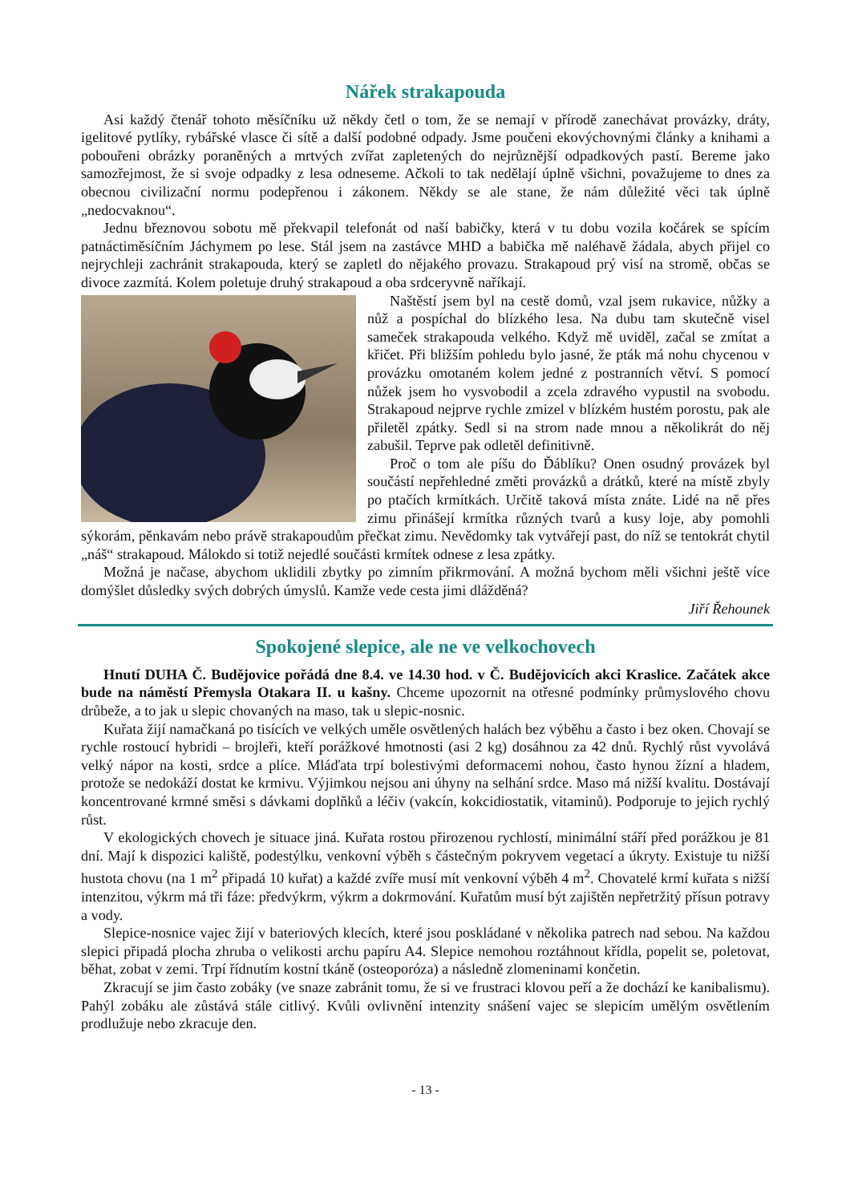Nářek strakapouda
Asi každý čtenář tohoto měsíčníku už někdy četl o tom, že se nemají v přírodě zanechávat provázky, dráty, igelitové pytlíky, rybářské vlasce či sítě a další podobné odpady. Jsme poučeni ekovýchovnými články a knihami a pobouřeni obrázky poraněných a mrtvých zvířat zapletených do nejrůznější odpadkových pastí. Bereme jako samozřejmost, že si svoje odpadky z lesa odneseme. Ačkoli to tak nedělají úplně všichni, považujeme to dnes za obecnou civilizační normu podepřenou i zákonem. Někdy se ale stane, že nám důležité věci tak úplně „nedocvaknou“.
Jednu březnovou sobotu mě překvapil telefonát od naší babičky, která v tu dobu vozila kočárek se spícím patnáctiměsíčním Jáchymem po lese. Stál jsem na zastávce MHD a babička mě naléhavě žádala, abych přijel co nejrychleji zachránit strakapouda, který se zapletl do nějakého provazu. Strakapoud prý visí na stromě, občas se divoce zazmítá. Kolem poletuje druhý strakapoud a oba srdceryvně naříkají.
Naštěstí jsem byl na cestě domů, vzal jsem rukavice, nůžky a nůž a pospíchal do blízkého lesa. Na dubu tam skutečně visel sameček strakapouda velkého. Když mě uviděl, začal se zmítat a křičet. Při bližším pohledu bylo jasné, že pták má nohu chycenou v provázku omotaném kolem jedné z postranních větví. S pomocí nůžek jsem ho vysvobodil a zcela zdravého vypustil na svobodu. Strakapoud nejprve rychle zmizel v blízkém hustém porostu, pak ale přiletěl zpátky. Sedl si na strom nade mnou a několikrát do něj zabušil. Teprve pak odletěl definitivně.
Proč o tom ale píšu do Ďáblíku? Onen osudný provázek byl součástí nepřehledné změti provázků a drátků, které na místě zbyly po ptačích krmítkách. Určitě taková místa znáte. Lidé na ně přes zimu přinášejí krmítka různých tvarů a kusy loje, aby pomohli sýkorám, pěnkavám nebo právě strakapoudům přečkat zimu. Nevědomky tak vytvářejí past, do níž se tentokrát chytil „náš“ strakapoud. Málokdo si totiž nejedlé součásti krmítek odnese z lesa zpátky.
Možná je načase, abychom uklidili zbytky po zimním přikrmování. A možná bychom měli všichni ještě více domýšlet důsledky svých dobrých úmyslů. Kamže vede cesta jimi dlážděná?
Jiří Řehounek
Spokojené slepice, ale ne ve velkochovech
Hnutí DUHA Č. Budějovice pořádá dne 8.4. ve 14.30 hod. v Č. Budějovicích akci Kraslice. Začátek akce bude na náměstí Přemysla Otakara II. u kašny. Chceme upozornit na otřesné podmínky průmyslového chovu drůbeže, a to jak u slepic chovaných na maso, tak u slepic-nosnic.
Kuřata žijí namačkaná po tisících ve velkých uměle osvětlených halách bez výběhu a často i bez oken. Chovají se rychle rostoucí hybridi – brojleři, kteří porážkové hmotnosti (asi 2 kg) dosáhnou za 42 dnů. Rychlý růst vyvolává velký nápor na kosti, srdce a plíce. Mláďata trpí bolestivými deformacemi nohou, často hynou žízní a hladem, protože se nedokáží dostat ke krmivu. Výjimkou nejsou ani úhyny na selhání srdce. Maso má nižší kvalitu. Dostávají koncentrované krmné směsi s dávkami doplňků a léčiv (vakcín, kokcidiostatik, vitaminů). Podporuje to jejich rychlý růst.
V ekologických chovech je situace jiná. Kuřata rostou přirozenou rychlostí, minimální stáří před porážkou je 81 dní. Mají k dispozici kaliště, podestýlku, venkovní výběh s částečným pokryvem vegetací a úkryty. Existuje tu nižší hustota chovu (na 1 m<sup>2</sup> připadá 10 kuřat) a každé zvíře musí mít venkovní výběh 4 m<sup>2</sup>. Chovatelé krmí kuřata s nižší intenzitou, výkrm má tři fáze: předvýkrm, výkrm a dokrmování. Kuřatům musí být zajištěn nepřetržitý přísun potravy a vody.
Slepice-nosnice vajec žijí v bateriových klecích, které jsou poskládané v několika patrech nad sebou. Na každou slepici připadá plocha zhruba o velikosti archu papíru A4. Slepice nemohou roztáhnout křídla, popelit se, poletovat, běhat, zobat v zemi. Trpí řídnutím kostní tkáně (osteoporóza) a následně zlomeninami končetin.
Zkracují se jim často zobáky (ve snaze zabránit tomu, že si ve frustraci klovou peří a že dochází ke kanibalismu). Pahýl zobáku ale zůstává stále citlivý. Kvůli ovlivnění intenzity snášení vajec se slepicím umělým osvětlením prodlužuje nebo zkracuje den.
- 13 -